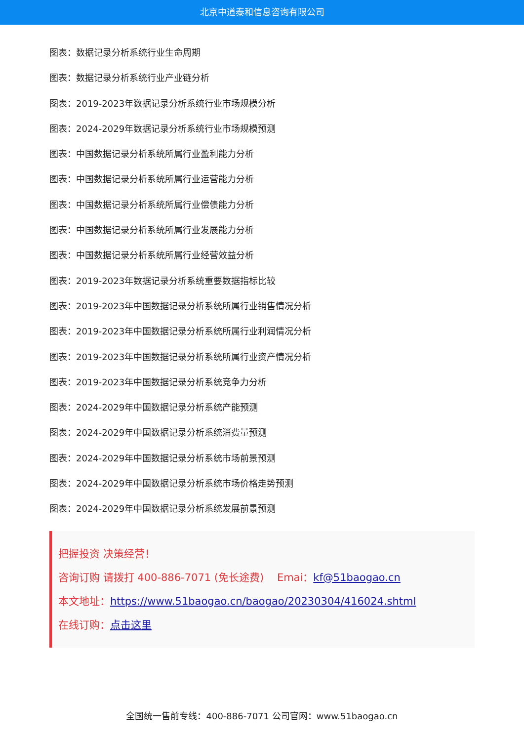北京中道泰和信息咨询有限公司
图表：数据记录分析系统行业生命周期
图表：数据记录分析系统行业产业链分析
图表：2019-2023年数据记录分析系统行业市场规模分析
图表：2024-2029年数据记录分析系统行业市场规模预测
图表：中国数据记录分析系统所属行业盈利能力分析
图表：中国数据记录分析系统所属行业运营能力分析
图表：中国数据记录分析系统所属行业偿债能力分析
图表：中国数据记录分析系统所属行业发展能力分析
图表：中国数据记录分析系统所属行业经营效益分析
图表：2019-2023年数据记录分析系统重要数据指标比较
图表：2019-2023年中国数据记录分析系统所属行业销售情况分析
图表：2019-2023年中国数据记录分析系统所属行业利润情况分析
图表：2019-2023年中国数据记录分析系统所属行业资产情况分析
图表：2019-2023年中国数据记录分析系统竞争力分析
图表：2024-2029年中国数据记录分析系统产能预测
图表：2024-2029年中国数据记录分析系统消费量预测
图表：2024-2029年中国数据记录分析系统市场前景预测
图表：2024-2029年中国数据记录分析系统市场价格走势预测
图表：2024-2029年中国数据记录分析系统发展前景预测
把握投资 决策经营！
咨询订购 请拨打 400-886-7071 (免长途费) Emai：kf@51baogao.cn
本文地址：https://www.51baogao.cn/baogao/20230304/416024.shtml
在线订购：点击这里
全国统一售前专线：400-886-7071 公司官网：www.51baogao.cn